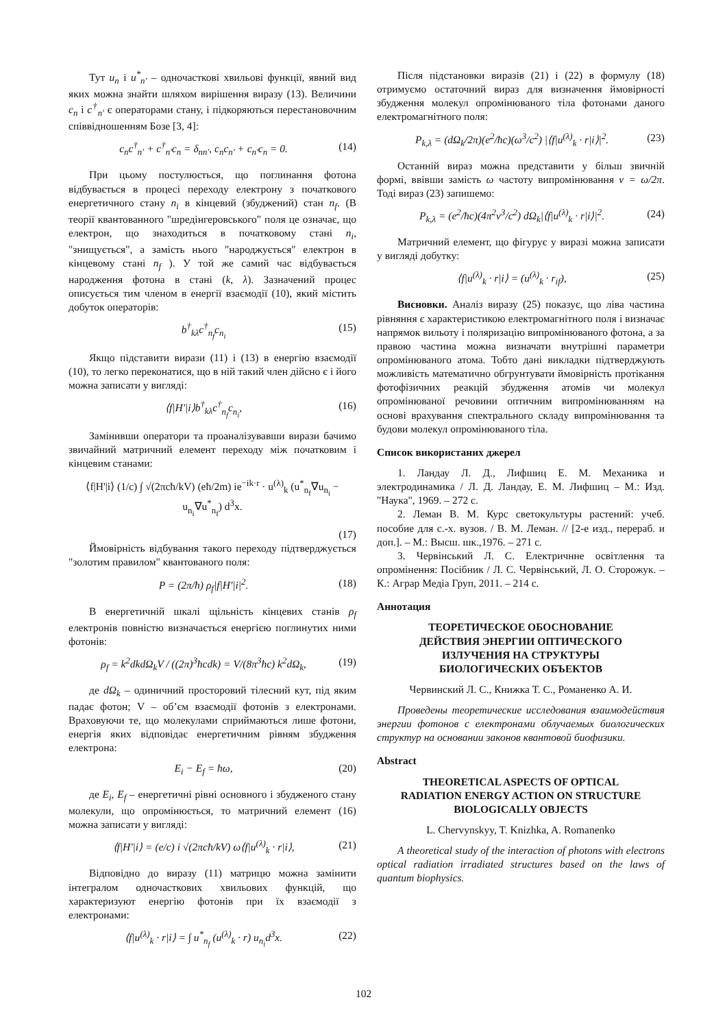Тут u<sub>n</sub> і u<sup>*</sup><sub>n'</sub> – одночасткові хвильові функції, явний вид яких можна знайти шляхом вирішення виразу (13). Величини c<sub>n</sub> і c<sup>†</sup><sub>n'</sub> є операторами стану, і підкоряються перестановочним співвідношенням Бозе [3, 4]:
c<sub>n</sub>c<sup>†</sup><sub>n'</sub> + c<sup>†</sup><sub>n'</sub>c<sub>n</sub> = δ<sub>nn'</sub>, c<sub>n</sub>c<sub>n'</sub> + c<sub>n'</sub>c<sub>n</sub> = 0. (14)
При цьому постулюється, що поглинання фотона відбувається в процесі переходу електрону з початкового енергетичного стану n<sub>i</sub> в кінцевий (збуджений) стан n<sub>f</sub>. (В теорії квантованного "шредінгеровського" поля це означає, що електрон, що знаходиться в початковому стані n<sub>i</sub>, "знищується", а замість нього "народжується" електрон в кінцевому стані n<sub>f</sub> ). У той же самий час відбувається народження фотона в стані (k, λ). Зазначений процес описується тим членом в енергії взаємодії (10), який містить добуток операторів:
b<sup>†</sup><sub>kλ</sub>c<sup>†</sup><sub>n<sub>f</sub></sub>c<sub>n<sub>i</sub></sub> (15)
Якщо підставити вирази (11) і (13) в енергію взаємодії (10), то легко переконатися, що в ній такий член дійсно є і його можна записати у вигляді:
⟨f|H'|i⟩b<sup>†</sup><sub>kλ</sub>c<sup>†</sup><sub>n<sub>f</sub></sub>c<sub>n<sub>i</sub></sub>, (16)
Замінивши оператори та проаналізувавши вирази бачимо звичайний матричний елемент переходу між початковим і кінцевим станами:
⟨f|H'|i⟩ (1/c) ∫ √(2πcħ/kV) (eħ/2m) ie<sup>−ik·r</sup> · u<sup>(λ)</sup><sub>k</sub> (u<sup>*</sup><sub>n<sub>f</sub></sub>∇u<sub>n<sub>i</sub></sub> − u<sub>n<sub>i</sub></sub>∇u<sup>*</sup><sub>n<sub>f</sub></sub>) d<sup>3</sup>x.
(17)
Ймовірність відбування такого переходу підтверджується "золотим правилом" квантованого поля:
P = (2π/ħ) ρ<sub>f</sub>|f|H'|i|<sup>2</sup>. (18)
В енергетичній шкалі щільність кінцевих станів ρ<sub>f</sub> електронів повністю визначається енергією поглинутих ними фотонів:
ρ<sub>f</sub> = k<sup>2</sup>dkdΩ<sub>k</sub>V / ((2π)<sup>3</sup>ħcdk) = V/(8π<sup>3</sup>ħc) k<sup>2</sup>dΩ<sub>k</sub>, (19)
де dΩ<sub>k</sub> – одиничний просторовий тілесний кут, під яким падає фотон; V – об’єм взаємодії фотонів з електронами. Враховуючи те, що молекулами сприймаються лише фотони, енергія яких відповідає енергетичним рівням збудження електрона:
E<sub>i</sub> − E<sub>f</sub> = ħω, (20)
де E<sub>i</sub>, E<sub>f</sub> – енергетичні рівні основного і збудженого стану молекули, що опромінюється, то матричний елемент (16) можна записати у вигляді:
⟨f|H'|i⟩ = (e/c) i √(2πcħ/kV) ω⟨f|u<sup>(λ)</sup><sub>k</sub> · r|i⟩, (21)
Відповідно до виразу (11) матрицю можна замінити інтегралом одночасткових хвильових функцій, що характеризуют енергію фотонів при їх взаємодії з електронами:
⟨f|u<sup>(λ)</sup><sub>k</sub> · r|i⟩ = ∫ u<sup>*</sup><sub>n<sub>f</sub></sub> (u<sup>(λ)</sup><sub>k</sub> · r) u<sub>n<sub>i</sub></sub>d<sup>3</sup>x. (22)
Після підстановки виразів (21) і (22) в формулу (18) отримуємо остаточний вираз для визначення ймовірності збудження молекул опромінюваного тіла фотонами даного електромагнітного поля:
P<sub>k,λ</sub> = (dΩ<sub>k</sub>/2π)(e<sup>2</sup>/ħc)(ω<sup>3</sup>/c<sup>2</sup>) |⟨f|u<sup>(λ)</sup><sub>k</sub> · r|i⟩|<sup>2</sup>. (23)
Останній вираз можна представити у більш звичній формі, ввівши замість ω частоту випромінювання ν = ω/2π. Тоді вираз (23) запишемо:
P<sub>k,λ</sub> = (e<sup>2</sup>/ħc)(4π<sup>2</sup>ν<sup>3</sup>/c<sup>2</sup>) dΩ<sub>k</sub>|⟨f|u<sup>(λ)</sup><sub>k</sub> · r|i⟩|<sup>2</sup>. (24)
Матричний елемент, що фігурує у виразі можна записати у вигляді добутку:
⟨f|u<sup>(λ)</sup><sub>k</sub> · r|i⟩ = (u<sup>(λ)</sup><sub>k</sub> · r<sub>if</sub>), (25)
Висновки. Аналіз виразу (25) показує, що ліва частина рівняння є характеристикою електромагнітного поля і визначає напрямок вильоту і поляризацію випромінюваного фотона, а за правою частина можна визначати внутрішні параметри опромінюваного атома. Тобто дані викладки підтверджують можливість математично обгрунтувати ймовірність протікання фотофізичних реакцій збудження атомів чи молекул опромінюваної речовини оптичним випромінюванням на основі врахування спектрального складу випромінювання та будови молекул опромінюваного тіла.
Список використаних джерел
1. Ландау Л. Д., Лифшиц Е. М. Механика и электродинамика / Л. Д. Ландау, Е. М. Лифшиц – М.: Изд. "Наука", 1969. – 272 с.
2. Леман В. М. Курс светокультуры растений: учеб. пособие для с.-х. вузов. / В. М. Леман. // [2-е изд., перераб. и доп.]. – М.: Высш. шк.,1976. – 271 с.
3. Червінський Л. С. Електричнне освітлення та опромінення: Посібник / Л. С. Червінський, Л. О. Сторожук. – К.: Аграр Медіа Груп, 2011. – 214 с.
Аннотация
ТЕОРЕТИЧЕСКОЕ ОБОСНОВАНИЕ
ДЕЙСТВИЯ ЭНЕРГИИ ОПТИЧЕСКОГО
ИЗЛУЧЕНИЯ НА СТРУКТУРЫ
БИОЛОГИЧЕСКИХ ОБЪЕКТОВ
Червинский Л. С., Книжка Т. С., Романенко А. И.
Проведены теоретические исследования взаимодействия энергии фотонов с електронами облучаемых биологических структур на основании законов квантовой биофизики.
Abstract
THEORETICAL ASPECTS OF OPTICAL
RADIATION ENERGY ACTION ON STRUCTURE
BIOLOGICALLY OBJECTS
L. Chervynskyy, T. Knizhka, A. Romanenko
A theoretical study of the interaction of photons with electrons optical radiation irradiated structures based on the laws of quantum biophysics.
102